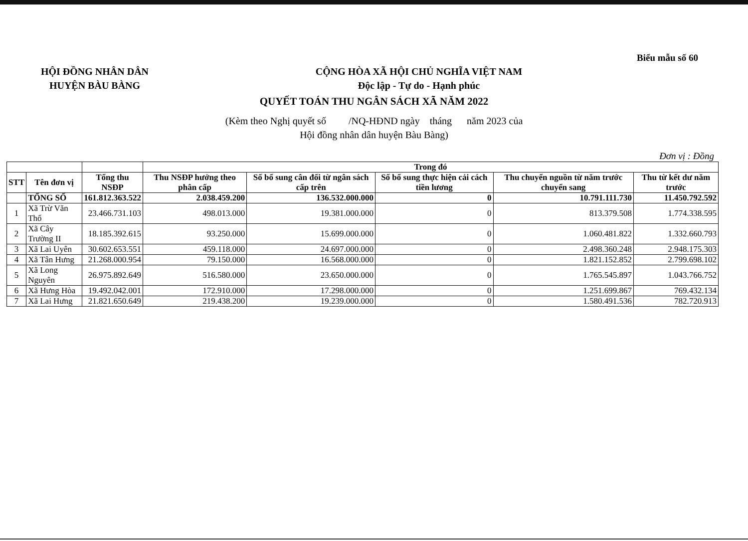Biểu mẫu số 60
HỘI ĐỒNG NHÂN DÂN
HUYỆN BÀU BÀNG
CỘNG HÒA XÃ HỘI CHỦ NGHĨA VIỆT NAM
Độc lập - Tự do - Hạnh phúc
QUYẾT TOÁN THU NGÂN SÁCH XÃ NĂM 2022
(Kèm theo Nghị quyết số /NQ-HĐND ngày tháng năm 2023 của
Hội đồng nhân dân huyện Bàu Bàng)
Đơn vị : Đồng
| | | | Trong đó | | | | |
| --- | --- | --- | --- | --- | --- | --- | --- |
| STT | Tên đơn vị | Tổng thu NSĐP | Thu NSĐP hưởng theo phân cấp | Số bổ sung cân đối từ ngân sách cấp trên | Số bổ sung thực hiện cải cách tiền lương | Thu chuyển nguồn từ năm trước chuyển sang | Thu từ kết dư năm trước |
| | TỔNG SỐ | 161.812.363.522 | 2.038.459.200 | 136.532.000.000 | 0 | 10.791.111.730 | 11.450.792.592 |
| 1 | Xã Trừ Văn Thố | 23.466.731.103 | 498.013.000 | 19.381.000.000 | 0 | 813.379.508 | 1.774.338.595 |
| 2 | Xã Cây Trường II | 18.185.392.615 | 93.250.000 | 15.699.000.000 | 0 | 1.060.481.822 | 1.332.660.793 |
| 3 | Xã Lai Uyên | 30.602.653.551 | 459.118.000 | 24.697.000.000 | 0 | 2.498.360.248 | 2.948.175.303 |
| 4 | Xã Tân Hưng | 21.268.000.954 | 79.150.000 | 16.568.000.000 | 0 | 1.821.152.852 | 2.799.698.102 |
| 5 | Xã Long Nguyên | 26.975.892.649 | 516.580.000 | 23.650.000.000 | 0 | 1.765.545.897 | 1.043.766.752 |
| 6 | Xã Hưng Hòa | 19.492.042.001 | 172.910.000 | 17.298.000.000 | 0 | 1.251.699.867 | 769.432.134 |
| 7 | Xã Lai Hưng | 21.821.650.649 | 219.438.200 | 19.239.000.000 | 0 | 1.580.491.536 | 782.720.913 |